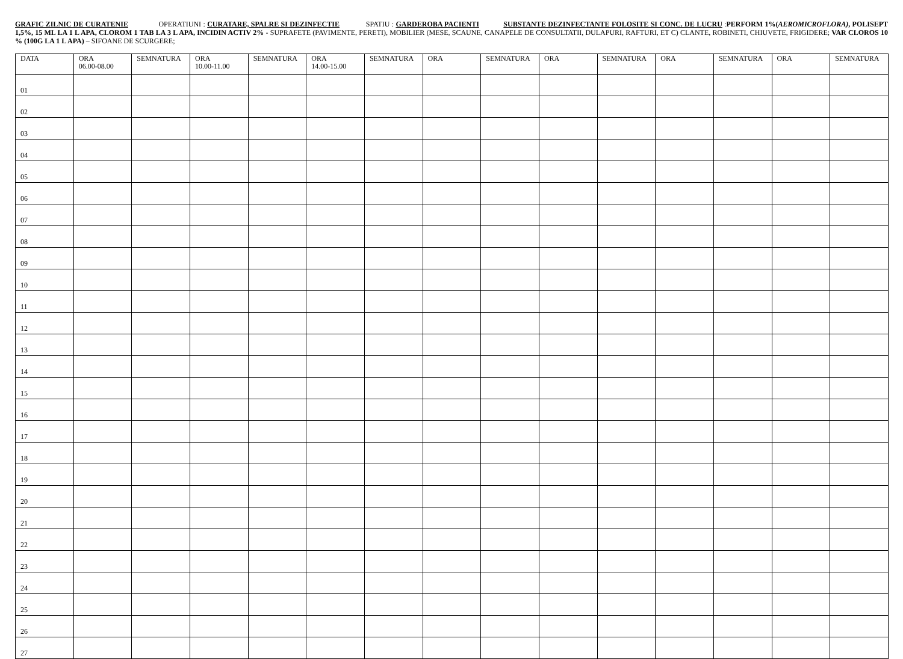GRAFIC ZILNIC DE CURATENIE OPERATIUNI : CURATARE, SPALRE SI DEZINFECTIE SPATIU : GARDEROBA PACIENTI SUBSTANTE DEZINFECTANTE FOLOSITE SI CONC. DE LUCRU :PERFORM 1%(AEROMICROFLORA), POLISEPT 1,5%, 15 ML LA 1 L APA, CLOROM 1 TAB LA 3 L APA, INCIDIN ACTIV 2% - SUPRAFETE (PAVIMENTE, PERETI), MOBILIER (MESE, SCAUNE, CANAPELE DE CONSULTATII, DULAPURI, RAFTURI, ET C) CLANTE, ROBINETI, CHIUVETE, FRIGIDERE; VAR CLOROS 10 % (100G LA 1 L APA) – SIFOANE DE SCURGERE;
| DATA | ORA 06.00-08.00 | SEMNATURA | ORA 10.00-11.00 | SEMNATURA | ORA 14.00-15.00 | SEMNATURA | ORA | SEMNATURA | ORA | SEMNATURA | ORA | SEMNATURA | ORA | SEMNATURA |
| --- | --- | --- | --- | --- | --- | --- | --- | --- | --- | --- | --- | --- | --- | --- |
| 01 | | | | | | | | | | | | | | |
| 02 | | | | | | | | | | | | | | |
| 03 | | | | | | | | | | | | | | |
| 04 | | | | | | | | | | | | | | |
| 05 | | | | | | | | | | | | | | |
| 06 | | | | | | | | | | | | | | |
| 07 | | | | | | | | | | | | | | |
| 08 | | | | | | | | | | | | | | |
| 09 | | | | | | | | | | | | | | |
| 10 | | | | | | | | | | | | | | |
| 11 | | | | | | | | | | | | | | |
| 12 | | | | | | | | | | | | | | |
| 13 | | | | | | | | | | | | | | |
| 14 | | | | | | | | | | | | | | |
| 15 | | | | | | | | | | | | | | |
| 16 | | | | | | | | | | | | | | |
| 17 | | | | | | | | | | | | | | |
| 18 | | | | | | | | | | | | | | |
| 19 | | | | | | | | | | | | | | |
| 20 | | | | | | | | | | | | | | |
| 21 | | | | | | | | | | | | | | |
| 22 | | | | | | | | | | | | | | |
| 23 | | | | | | | | | | | | | | |
| 24 | | | | | | | | | | | | | | |
| 25 | | | | | | | | | | | | | | |
| 26 | | | | | | | | | | | | | | |
| 27 | | | | | | | | | | | | | | |